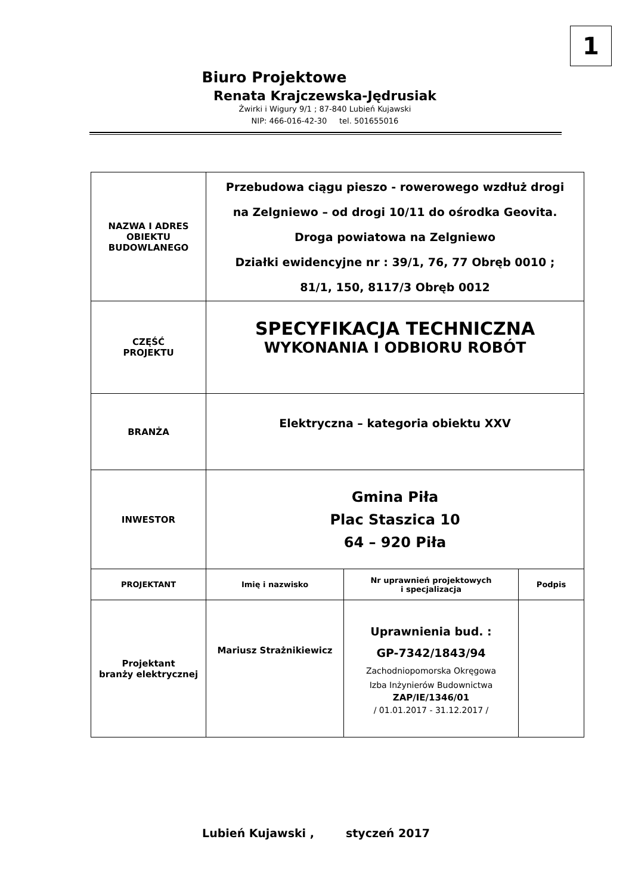1
Biuro Projektowe
Renata Krajczewska-Jędrusiak
Żwirki i Wigury 9/1 ; 87-840 Lubień Kujawski
NIP: 466-016-42-30 tel. 501655016
| NAZWA I ADRES OBIEKTU BUDOWLANEGO | Przebudowa ciągu pieszo - rowerowego wzdłuż drogi na Zelgniewo – od drogi 10/11 do ośrodka Geovita. Droga powiatowa na Zelgniewo Działki ewidencyjne nr : 39/1, 76, 77 Obręb 0010 ; 81/1, 150, 8117/3 Obręb 0012 | | |
| CZĘŚĆ PROJEKTU | SPECYFIKACJA TECHNICZNA WYKONANIA I ODBIORU ROBÓT | | |
| BRANŻA | Elektryczna – kategoria obiektu XXV | | |
| INWESTOR | Gmina Piła Plac Staszica 10 64 – 920 Piła | | |
| PROJEKTANT | Imię i nazwisko | Nr uprawnień projektowych i specjalizacja | Podpis |
| Projektant branży elektrycznej | Mariusz Strażnikiewicz | Uprawnienia bud. : GP-7342/1843/94 Zachodniopomorska Okręgowa Izba Inżynierów Budownictwa ZAP/IE/1346/01 / 01.01.2017 - 31.12.2017 / | |
Lubień Kujawski , styczeń 2017